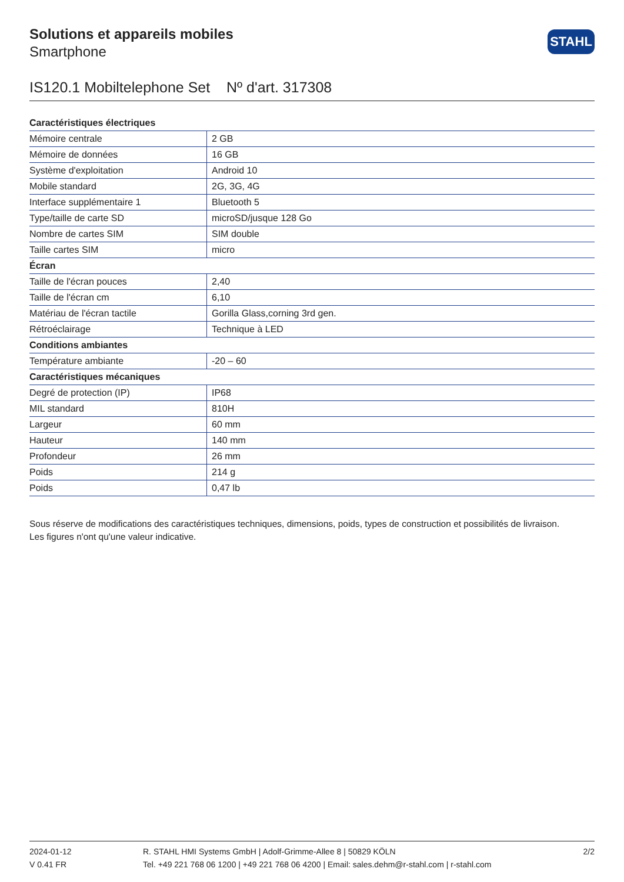Solutions et appareils mobiles
Smartphone
STAHL
IS120.1 Mobiltelephone Set Nº d'art. 317308
| Caractéristiques électriques | |
| --- | --- |
| Mémoire centrale | 2 GB |
| Mémoire de données | 16 GB |
| Système d'exploitation | Android 10 |
| Mobile standard | 2G, 3G, 4G |
| Interface supplémentaire 1 | Bluetooth 5 |
| Type/taille de carte SD | microSD/jusque 128 Go |
| Nombre de cartes SIM | SIM double |
| Taille cartes SIM | micro |
| Écran | |
| Taille de l'écran pouces | 2,40 |
| Taille de l'écran cm | 6,10 |
| Matériau de l'écran tactile | Gorilla Glass,corning 3rd gen. |
| Rétroéclairage | Technique à LED |
| Conditions ambiantes | |
| Température ambiante | -20 – 60 |
| Caractéristiques mécaniques | |
| Degré de protection (IP) | IP68 |
| MIL standard | 810H |
| Largeur | 60 mm |
| Hauteur | 140 mm |
| Profondeur | 26 mm |
| Poids | 214 g |
| Poids | 0,47 lb |
Sous réserve de modifications des caractéristiques techniques, dimensions, poids, types de construction et possibilités de livraison.
Les figures n'ont qu'une valeur indicative.
2024-01-12
V 0.41 FR
R. STAHL HMI Systems GmbH | Adolf-Grimme-Allee 8 | 50829 KÖLN
Tel. +49 221 768 06 1200 | +49 221 768 06 4200 | Email: sales.dehm@r-stahl.com | r-stahl.com
2/2